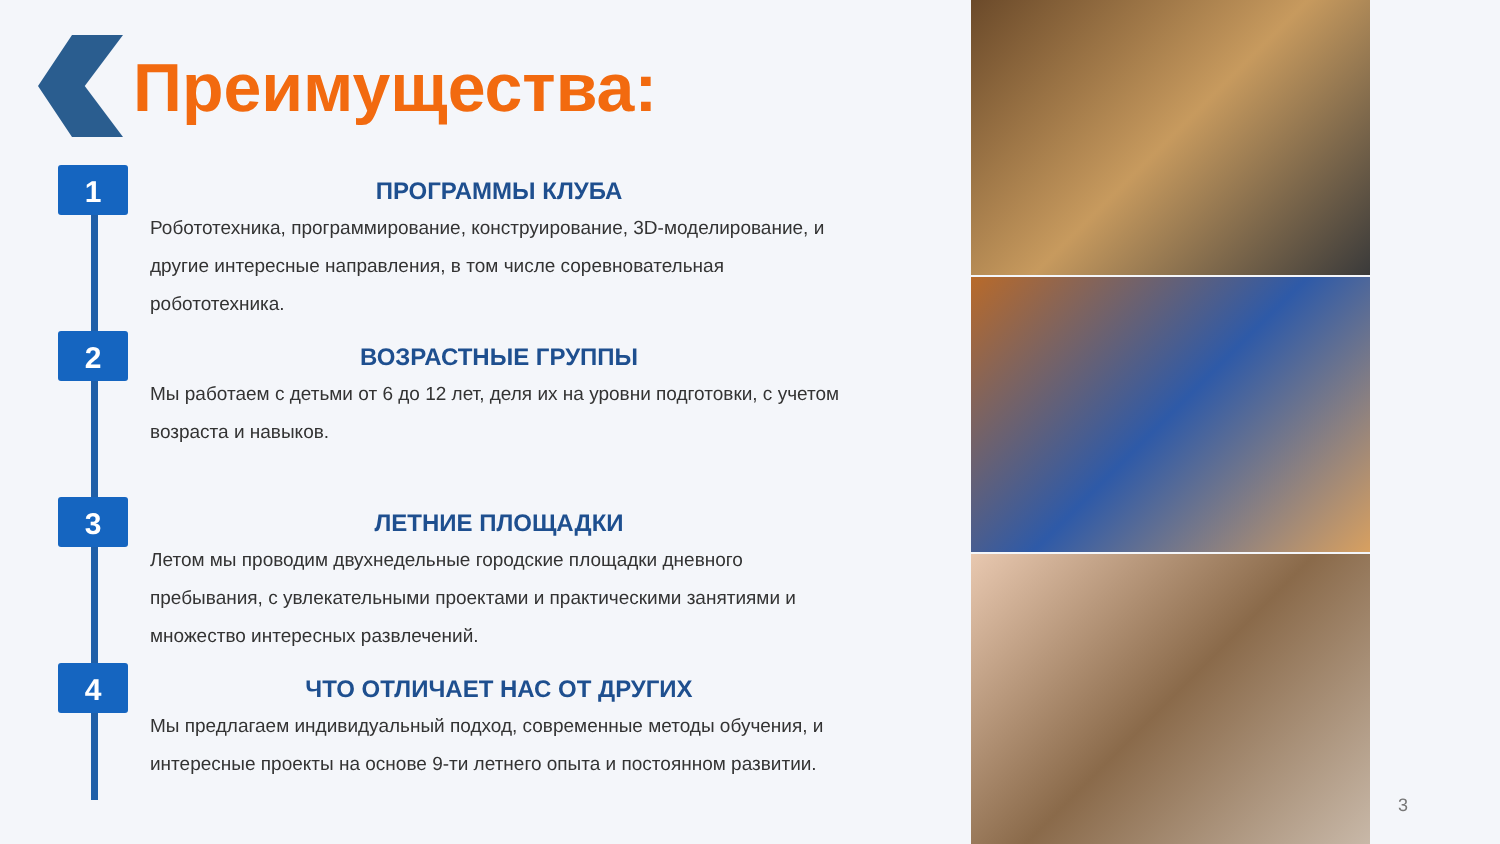Преимущества:
1
ПРОГРАММЫ КЛУБА
Робототехника, программирование, конструирование, 3D-моделирование, и другие интересные направления, в том числе соревновательная робототехника.
2
ВОЗРАСТНЫЕ ГРУППЫ
Мы работаем с детьми от 6 до 12 лет, деля их на уровни подготовки, с учетом возраста и навыков.
3
ЛЕТНИЕ ПЛОЩАДКИ
Летом мы проводим двухнедельные городские площадки дневного пребывания, с увлекательными проектами и практическими занятиями и множество интересных развлечений.
4
ЧТО ОТЛИЧАЕТ НАС ОТ ДРУГИХ
Мы предлагаем индивидуальный подход, современные методы обучения, и интересные проекты на основе 9-ти летнего опыта и постоянном развитии.
3